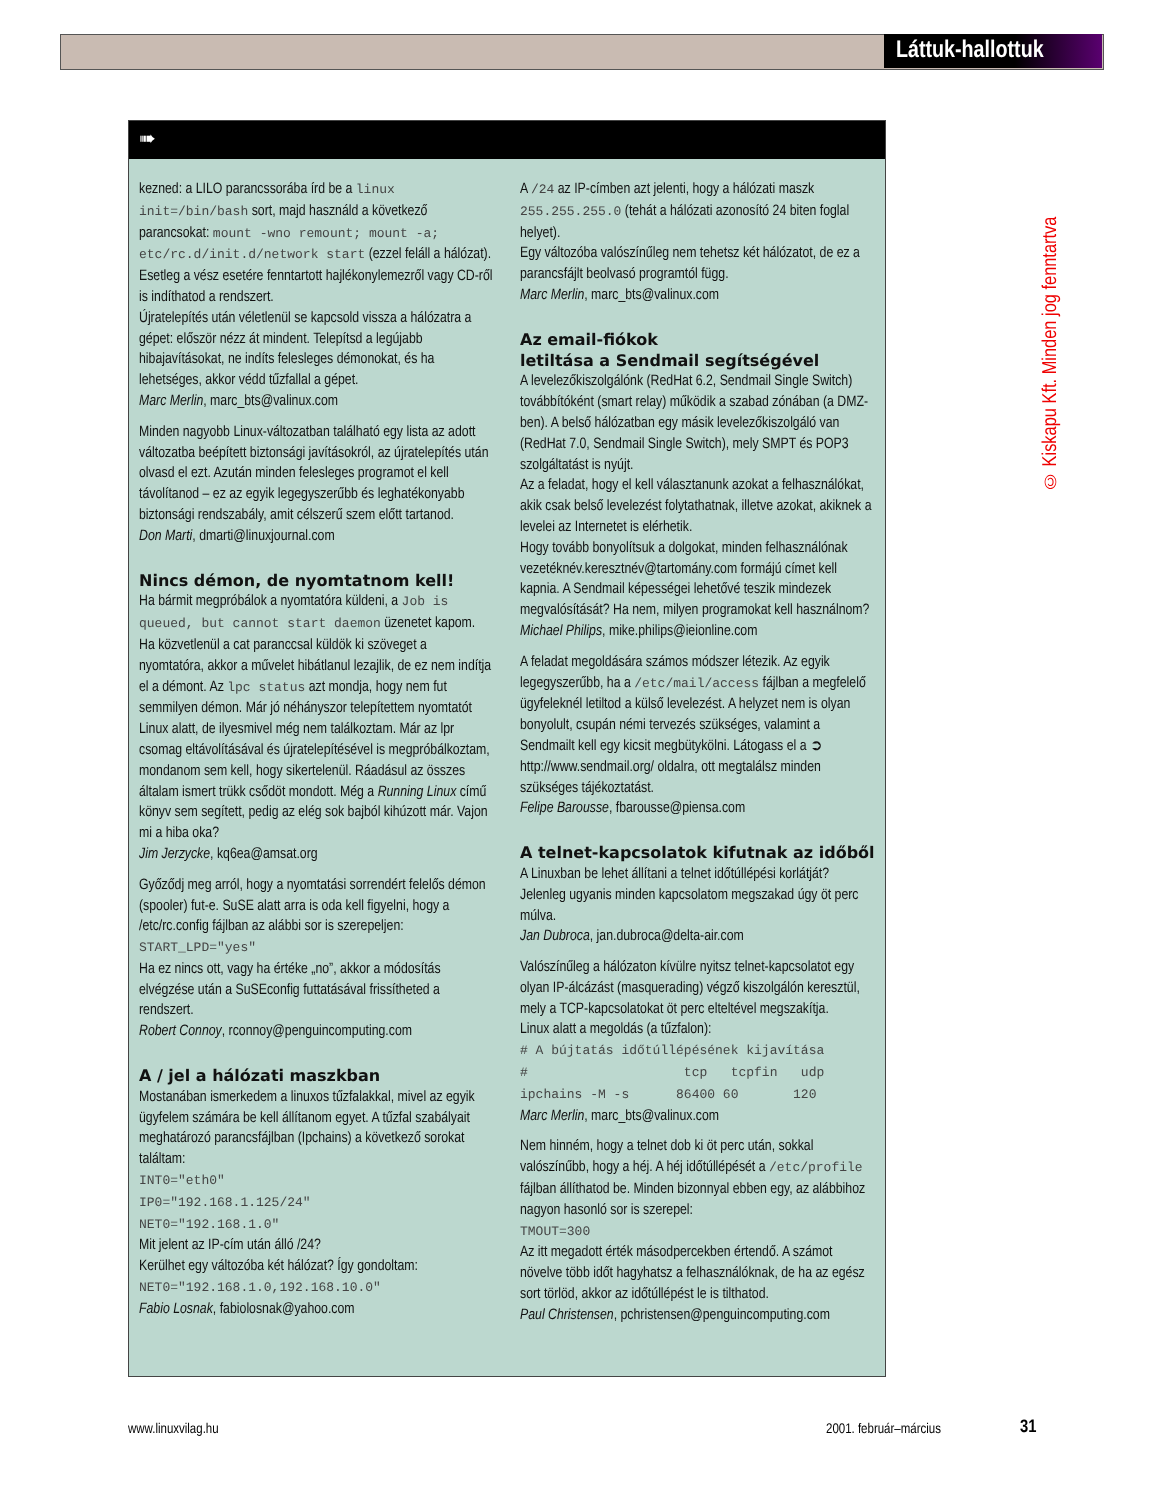Láttuk-hallottuk
© Kiskapu Kft. Minden jog fenntartva
➠
kezned: a LILO parancssorába írd be a linux init=/bin/bash sort, majd használd a következő parancsokat: mount -wno remount; mount -a; etc/rc.d/init.d/network start (ezzel feláll a hálózat). Esetleg a vész esetére fenntartott hajlékonylemezről vagy CD-ről is indíthatod a rendszert.
Újratelepítés után véletlenül se kapcsold vissza a hálózatra a gépet: először nézz át mindent. Telepítsd a legújabb hibajavításokat, ne indíts felesleges démonokat, és ha lehetséges, akkor védd tűzfallal a gépet.
Marc Merlin, marc_bts@valinux.com
Minden nagyobb Linux-változatban található egy lista az adott változatba beépített biztonsági javításokról, az újratelepítés után olvasd el ezt. Azután minden felesleges programot el kell távolítanod – ez az egyik legegyszerűbb és leghatékonyabb biztonsági rendszabály, amit célszerű szem előtt tartanod.
Don Marti, dmarti@linuxjournal.com
Nincs démon, de nyomtatnom kell!
Ha bármit megpróbálok a nyomtatóra küldeni, a Job is queued, but cannot start daemon üzenetet kapom. Ha közvetlenül a cat paranccsal küldök ki szöveget a nyomtatóra, akkor a művelet hibátlanul lezajlik, de ez nem indítja el a démont. Az lpc status azt mondja, hogy nem fut semmilyen démon. Már jó néhányszor telepítettem nyomtatót Linux alatt, de ilyesmivel még nem találkoztam. Már az lpr csomag eltávolításával és újratelepítésével is megpróbálkoztam, mondanom sem kell, hogy sikertelenül. Ráadásul az összes általam ismert trükk csődöt mondott. Még a Running Linux című könyv sem segített, pedig az elég sok bajból kihúzott már. Vajon mi a hiba oka?
Jim Jerzycke, kq6ea@amsat.org
Győződj meg arról, hogy a nyomtatási sorrendért felelős démon (spooler) fut-e. SuSE alatt arra is oda kell figyelni, hogy a /etc/rc.config fájlban az alábbi sor is szerepeljen:
START_LPD="yes"
Ha ez nincs ott, vagy ha értéke „no”, akkor a módosítás elvégzése után a SuSEconfig futtatásával frissítheted a rendszert.
Robert Connoy, rconnoy@penguincomputing.com
A / jel a hálózati maszkban
Mostanában ismerkedem a linuxos tűzfalakkal, mivel az egyik ügyfelem számára be kell állítanom egyet. A tűzfal szabályait meghatározó parancsfájlban (Ipchains) a következő sorokat találtam:
INT0="eth0"
IP0="192.168.1.125/24"
NET0="192.168.1.0"
Mit jelent az IP-cím után álló /24?
Kerülhet egy változóba két hálózat? Így gondoltam:
NET0="192.168.1.0,192.168.10.0"
Fabio Losnak, fabiolosnak@yahoo.com
A /24 az IP-címben azt jelenti, hogy a hálózati maszk 255.255.255.0 (tehát a hálózati azonosító 24 biten foglal helyet).
Egy változóba valószínűleg nem tehetsz két hálózatot, de ez a parancsfájlt beolvasó programtól függ.
Marc Merlin, marc_bts@valinux.com
Az email-fiókok
letiltása a Sendmail segítségével
A levelezőkiszolgálónk (RedHat 6.2, Sendmail Single Switch) továbbítóként (smart relay) működik a szabad zónában (a DMZ-ben). A belső hálózatban egy másik levelezőkiszolgáló van (RedHat 7.0, Sendmail Single Switch), mely SMPT és POP3 szolgáltatást is nyújt.
Az a feladat, hogy el kell választanunk azokat a felhasználókat, akik csak belső levelezést folytathatnak, illetve azokat, akiknek a levelei az Internetet is elérhetik.
Hogy tovább bonyolítsuk a dolgokat, minden felhasználónak vezetéknév.keresztnév@tartomány.com formájú címet kell kapnia. A Sendmail képességei lehetővé teszik mindezek megvalósítását? Ha nem, milyen programokat kell használnom?
Michael Philips, mike.philips@ieionline.com
A feladat megoldására számos módszer létezik. Az egyik legegyszerűbb, ha a /etc/mail/access fájlban a megfelelő ügyfeleknél letiltod a külső levelezést. A helyzet nem is olyan bonyolult, csupán némi tervezés szükséges, valamint a Sendmailt kell egy kicsit megbütykölni. Látogass el a ➲ http://www.sendmail.org/ oldalra, ott megtalálsz minden szükséges tájékoztatást.
Felipe Barousse, fbarousse@piensa.com
A telnet-kapcsolatok kifutnak az időből
A Linuxban be lehet állítani a telnet időtúllépési korlátját? Jelenleg ugyanis minden kapcsolatom megszakad úgy öt perc múlva.
Jan Dubroca, jan.dubroca@delta-air.com
Valószínűleg a hálózaton kívülre nyitsz telnet-kapcsolatot egy olyan IP-álcázást (masquerading) végző kiszolgálón keresztül, mely a TCP-kapcsolatokat öt perc elteltével megszakítja.
Linux alatt a megoldás (a tűzfalon):
# A bújtatás időtúllépésének kijavítása
# tcp tcpfin udp
ipchains -M -s 86400 60 120
Marc Merlin, marc_bts@valinux.com
Nem hinném, hogy a telnet dob ki öt perc után, sokkal valószínűbb, hogy a héj. A héj időtúllépését a /etc/profile fájlban állíthatod be. Minden bizonnyal ebben egy, az alábbihoz nagyon hasonló sor is szerepel:
TMOUT=300
Az itt megadott érték másodpercekben értendő. A számot növelve több időt hagyhatsz a felhasználóknak, de ha az egész sort törlöd, akkor az időtúllépést le is tilthatod.
Paul Christensen, pchristensen@penguincomputing.com
www.linuxvilag.hu 2001. február–március 31